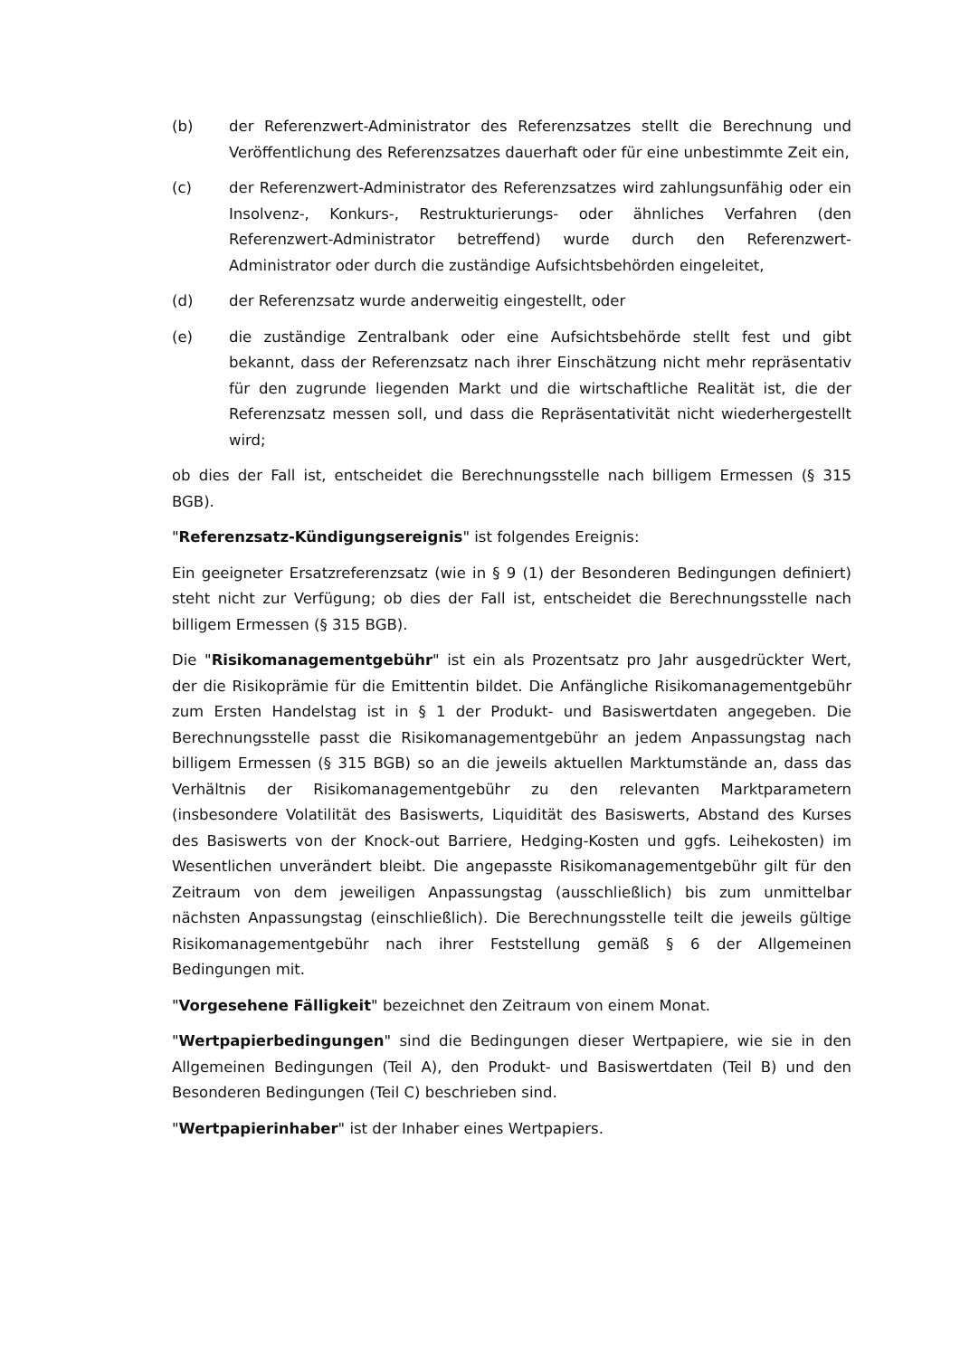(b) der Referenzwert-Administrator des Referenzsatzes stellt die Berechnung und Veröffentlichung des Referenzsatzes dauerhaft oder für eine unbestimmte Zeit ein,
(c) der Referenzwert-Administrator des Referenzsatzes wird zahlungsunfähig oder ein Insolvenz-, Konkurs-, Restrukturierungs- oder ähnliches Verfahren (den Referenzwert-Administrator betreffend) wurde durch den Referenzwert-Administrator oder durch die zuständige Aufsichtsbehörden eingeleitet,
(d) der Referenzsatz wurde anderweitig eingestellt, oder
(e) die zuständige Zentralbank oder eine Aufsichtsbehörde stellt fest und gibt bekannt, dass der Referenzsatz nach ihrer Einschätzung nicht mehr repräsentativ für den zugrunde liegenden Markt und die wirtschaftliche Realität ist, die der Referenzsatz messen soll, und dass die Repräsentativität nicht wiederhergestellt wird;
ob dies der Fall ist, entscheidet die Berechnungsstelle nach billigem Ermessen (§ 315 BGB).
"Referenzsatz-Kündigungsereignis" ist folgendes Ereignis:
Ein geeigneter Ersatzreferenzsatz (wie in § 9 (1) der Besonderen Bedingungen definiert) steht nicht zur Verfügung; ob dies der Fall ist, entscheidet die Berechnungsstelle nach billigem Ermessen (§ 315 BGB).
Die "Risikomanagementgebühr" ist ein als Prozentsatz pro Jahr ausgedrückter Wert, der die Risikoprämie für die Emittentin bildet. Die Anfängliche Risikomanagementgebühr zum Ersten Handelstag ist in § 1 der Produkt- und Basiswertdaten angegeben. Die Berechnungsstelle passt die Risikomanagementgebühr an jedem Anpassungstag nach billigem Ermessen (§ 315 BGB) so an die jeweils aktuellen Marktumstände an, dass das Verhältnis der Risikomanagementgebühr zu den relevanten Marktparametern (insbesondere Volatilität des Basiswerts, Liquidität des Basiswerts, Abstand des Kurses des Basiswerts von der Knock-out Barriere, Hedging-Kosten und ggfs. Leihekosten) im Wesentlichen unverändert bleibt. Die angepasste Risikomanagementgebühr gilt für den Zeitraum von dem jeweiligen Anpassungstag (ausschließlich) bis zum unmittelbar nächsten Anpassungstag (einschließlich). Die Berechnungsstelle teilt die jeweils gültige Risikomanagementgebühr nach ihrer Feststellung gemäß § 6 der Allgemeinen Bedingungen mit.
"Vorgesehene Fälligkeit" bezeichnet den Zeitraum von einem Monat.
"Wertpapierbedingungen" sind die Bedingungen dieser Wertpapiere, wie sie in den Allgemeinen Bedingungen (Teil A), den Produkt- und Basiswertdaten (Teil B) und den Besonderen Bedingungen (Teil C) beschrieben sind.
"Wertpapierinhaber" ist der Inhaber eines Wertpapiers.